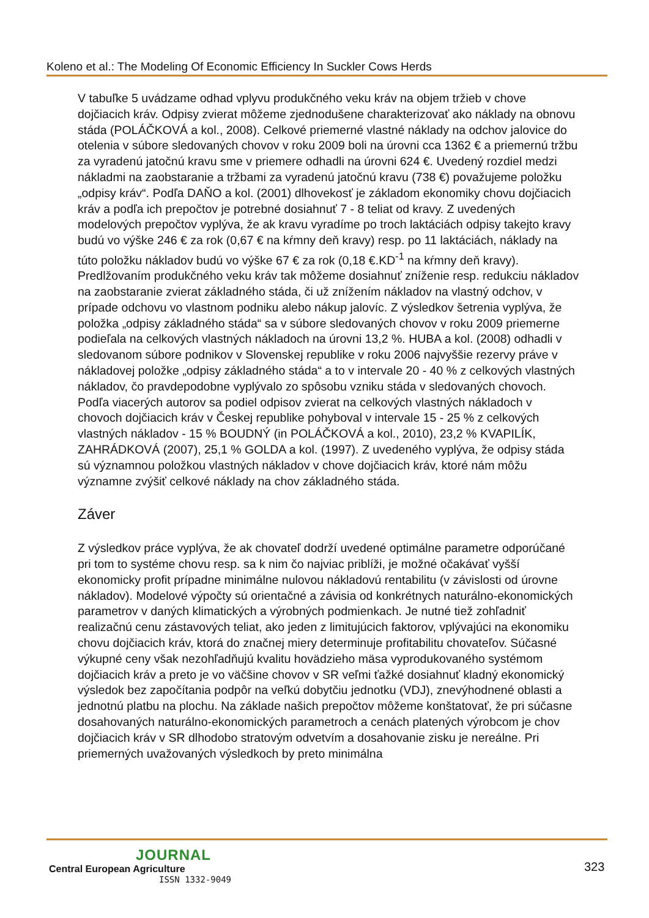Koleno et al.: The Modeling Of Economic Efficiency In Suckler Cows Herds
V tabuľke 5 uvádzame odhad vplyvu produkčného veku kráv na objem tržieb v chove dojčiacich kráv. Odpisy zvierat môžeme zjednodušene charakterizovať ako náklady na obnovu stáda (POLÁČKOVÁ a kol., 2008). Celkové priemerné vlastné náklady na odchov jalovice do otelenia v súbore sledovaných chovov v roku 2009 boli na úrovni cca 1362 € a priemernú tržbu za vyradenú jatočnú kravu sme v priemere odhadli na úrovni 624 €. Uvedený rozdiel medzi nákladmi na zaobstaranie a tržbami za vyradenú jatočnú kravu (738 €) považujeme položku „odpisy kráv“. Podľa DAŇO a kol. (2001) dlhovekosť je základom ekonomiky chovu dojčiacich kráv a podľa ich prepočtov je potrebné dosiahnuť 7 - 8 teliat od kravy. Z uvedených modelových prepočtov vyplýva, že ak kravu vyradíme po troch laktáciách odpisy takejto kravy budú vo výške 246 € za rok (0,67 € na kŕmny deň kravy) resp. po 11 laktáciách, náklady na túto položku nákladov budú vo výške 67 € za rok (0,18 €.KD<sup>-1</sup> na kŕmny deň kravy). Predlžovaním produkčného veku kráv tak môžeme dosiahnuť zníženie resp. redukciu nákladov na zaobstaranie zvierat základného stáda, či už znížením nákladov na vlastný odchov, v prípade odchovu vo vlastnom podniku alebo nákup jalovíc. Z výsledkov šetrenia vyplýva, že položka „odpisy základného stáda“ sa v súbore sledovaných chovov v roku 2009 priemerne podieľala na celkových vlastných nákladoch na úrovni 13,2 %. HUBA a kol. (2008) odhadli v sledovanom súbore podnikov v Slovenskej republike v roku 2006 najvyššie rezervy práve v nákladovej položke „odpisy základného stáda“ a to v intervale 20 - 40 % z celkových vlastných nákladov, čo pravdepodobne vyplývalo zo spôsobu vzniku stáda v sledovaných chovoch. Podľa viacerých autorov sa podiel odpisov zvierat na celkových vlastných nákladoch v chovoch dojčiacich kráv v Českej republike pohyboval v intervale 15 - 25 % z celkových vlastných nákladov - 15 % BOUDNÝ (in POLÁČKOVÁ a kol., 2010), 23,2 % KVAPILÍK, ZAHRÁDKOVÁ (2007), 25,1 % GOLDA a kol. (1997). Z uvedeného vyplýva, že odpisy stáda sú významnou položkou vlastných nákladov v chove dojčiacich kráv, ktoré nám môžu významne zvýšiť celkové náklady na chov základného stáda.
Záver
Z výsledkov práce vyplýva, že ak chovateľ dodrží uvedené optimálne parametre odporúčané pri tom to systéme chovu resp. sa k nim čo najviac priblíži, je možné očakávať vyšší ekonomicky profit prípadne minimálne nulovou nákladovú rentabilitu (v závislosti od úrovne nákladov). Modelové výpočty sú orientačné a závisia od konkrétnych naturálno-ekonomických parametrov v daných klimatických a výrobných podmienkach. Je nutné tiež zohľadniť realizačnú cenu zástavových teliat, ako jeden z limitujúcich faktorov, vplývajúci na ekonomiku chovu dojčiacich kráv, ktorá do značnej miery determinuje profitabilitu chovateľov. Súčasné výkupné ceny však nezohľadňujú kvalitu hovädzieho mäsa vyprodukovaného systémom dojčiacich kráv a preto je vo väčšine chovov v SR veľmi ťažké dosiahnuť kladný ekonomický výsledok bez započítania podpôr na veľkú dobytčiu jednotku (VDJ), znevýhodnené oblasti a jednotnú platbu na plochu. Na základe našich prepočtov môžeme konštatovať, že pri súčasne dosahovaných naturálno-ekonomických parametroch a cenách platených výrobcom je chov dojčiacich kráv v SR dlhodobo stratovým odvetvím a dosahovanie zisku je nereálne. Pri priemerných uvažovaných výsledkoch by preto minimálna
JOURNAL
Central European Agriculture
ISSN 1332-9049
323